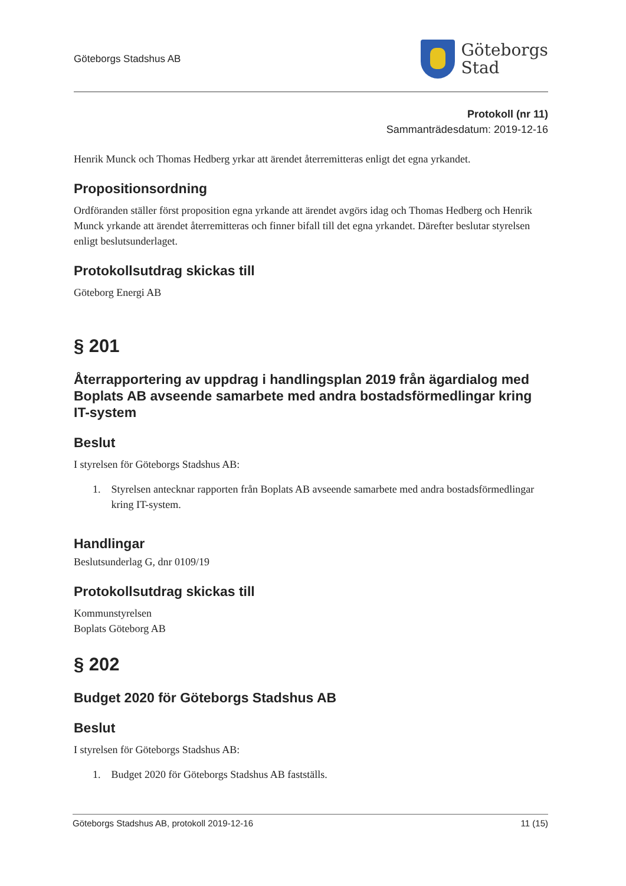Göteborgs Stadshus AB
Göteborgs
Stad
Protokoll (nr 11)
Sammanträdesdatum: 2019-12-16
Henrik Munck och Thomas Hedberg yrkar att ärendet återremitteras enligt det egna yrkandet.
Propositionsordning
Ordföranden ställer först proposition egna yrkande att ärendet avgörs idag och Thomas Hedberg och Henrik Munck yrkande att ärendet återremitteras och finner bifall till det egna yrkandet. Därefter beslutar styrelsen enligt beslutsunderlaget.
Protokollsutdrag skickas till
Göteborg Energi AB
§ 201
Återrapportering av uppdrag i handlingsplan 2019 från ägardialog med Boplats AB avseende samarbete med andra bostadsförmedlingar kring IT-system
Beslut
I styrelsen för Göteborgs Stadshus AB:
1. Styrelsen antecknar rapporten från Boplats AB avseende samarbete med andra bostadsförmedlingar kring IT-system.
Handlingar
Beslutsunderlag G, dnr 0109/19
Protokollsutdrag skickas till
Kommunstyrelsen
Boplats Göteborg AB
§ 202
Budget 2020 för Göteborgs Stadshus AB
Beslut
I styrelsen för Göteborgs Stadshus AB:
1. Budget 2020 för Göteborgs Stadshus AB fastställs.
Göteborgs Stadshus AB, protokoll 2019-12-16 11 (15)